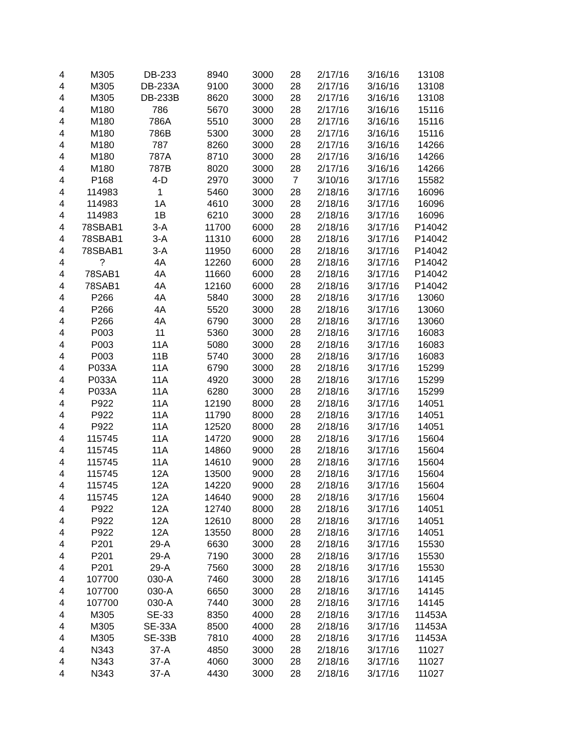| 4 | M305 | DB-233 | 8940 | 3000 | 28 | 2/17/16 | 3/16/16 | 13108 |
| 4 | M305 | DB-233A | 9100 | 3000 | 28 | 2/17/16 | 3/16/16 | 13108 |
| 4 | M305 | DB-233B | 8620 | 3000 | 28 | 2/17/16 | 3/16/16 | 13108 |
| 4 | M180 | 786 | 5670 | 3000 | 28 | 2/17/16 | 3/16/16 | 15116 |
| 4 | M180 | 786A | 5510 | 3000 | 28 | 2/17/16 | 3/16/16 | 15116 |
| 4 | M180 | 786B | 5300 | 3000 | 28 | 2/17/16 | 3/16/16 | 15116 |
| 4 | M180 | 787 | 8260 | 3000 | 28 | 2/17/16 | 3/16/16 | 14266 |
| 4 | M180 | 787A | 8710 | 3000 | 28 | 2/17/16 | 3/16/16 | 14266 |
| 4 | M180 | 787B | 8020 | 3000 | 28 | 2/17/16 | 3/16/16 | 14266 |
| 4 | P168 | 4-D | 2970 | 3000 | 7 | 3/10/16 | 3/17/16 | 15582 |
| 4 | 114983 | 1 | 5460 | 3000 | 28 | 2/18/16 | 3/17/16 | 16096 |
| 4 | 114983 | 1A | 4610 | 3000 | 28 | 2/18/16 | 3/17/16 | 16096 |
| 4 | 114983 | 1B | 6210 | 3000 | 28 | 2/18/16 | 3/17/16 | 16096 |
| 4 | 78SBAB1 | 3-A | 11700 | 6000 | 28 | 2/18/16 | 3/17/16 | P14042 |
| 4 | 78SBAB1 | 3-A | 11310 | 6000 | 28 | 2/18/16 | 3/17/16 | P14042 |
| 4 | 78SBAB1 | 3-A | 11950 | 6000 | 28 | 2/18/16 | 3/17/16 | P14042 |
| 4 | ? | 4A | 12260 | 6000 | 28 | 2/18/16 | 3/17/16 | P14042 |
| 4 | 78SAB1 | 4A | 11660 | 6000 | 28 | 2/18/16 | 3/17/16 | P14042 |
| 4 | 78SAB1 | 4A | 12160 | 6000 | 28 | 2/18/16 | 3/17/16 | P14042 |
| 4 | P266 | 4A | 5840 | 3000 | 28 | 2/18/16 | 3/17/16 | 13060 |
| 4 | P266 | 4A | 5520 | 3000 | 28 | 2/18/16 | 3/17/16 | 13060 |
| 4 | P266 | 4A | 6790 | 3000 | 28 | 2/18/16 | 3/17/16 | 13060 |
| 4 | P003 | 11 | 5360 | 3000 | 28 | 2/18/16 | 3/17/16 | 16083 |
| 4 | P003 | 11A | 5080 | 3000 | 28 | 2/18/16 | 3/17/16 | 16083 |
| 4 | P003 | 11B | 5740 | 3000 | 28 | 2/18/16 | 3/17/16 | 16083 |
| 4 | P033A | 11A | 6790 | 3000 | 28 | 2/18/16 | 3/17/16 | 15299 |
| 4 | P033A | 11A | 4920 | 3000 | 28 | 2/18/16 | 3/17/16 | 15299 |
| 4 | P033A | 11A | 6280 | 3000 | 28 | 2/18/16 | 3/17/16 | 15299 |
| 4 | P922 | 11A | 12190 | 8000 | 28 | 2/18/16 | 3/17/16 | 14051 |
| 4 | P922 | 11A | 11790 | 8000 | 28 | 2/18/16 | 3/17/16 | 14051 |
| 4 | P922 | 11A | 12520 | 8000 | 28 | 2/18/16 | 3/17/16 | 14051 |
| 4 | 115745 | 11A | 14720 | 9000 | 28 | 2/18/16 | 3/17/16 | 15604 |
| 4 | 115745 | 11A | 14860 | 9000 | 28 | 2/18/16 | 3/17/16 | 15604 |
| 4 | 115745 | 11A | 14610 | 9000 | 28 | 2/18/16 | 3/17/16 | 15604 |
| 4 | 115745 | 12A | 13500 | 9000 | 28 | 2/18/16 | 3/17/16 | 15604 |
| 4 | 115745 | 12A | 14220 | 9000 | 28 | 2/18/16 | 3/17/16 | 15604 |
| 4 | 115745 | 12A | 14640 | 9000 | 28 | 2/18/16 | 3/17/16 | 15604 |
| 4 | P922 | 12A | 12740 | 8000 | 28 | 2/18/16 | 3/17/16 | 14051 |
| 4 | P922 | 12A | 12610 | 8000 | 28 | 2/18/16 | 3/17/16 | 14051 |
| 4 | P922 | 12A | 13550 | 8000 | 28 | 2/18/16 | 3/17/16 | 14051 |
| 4 | P201 | 29-A | 6630 | 3000 | 28 | 2/18/16 | 3/17/16 | 15530 |
| 4 | P201 | 29-A | 7190 | 3000 | 28 | 2/18/16 | 3/17/16 | 15530 |
| 4 | P201 | 29-A | 7560 | 3000 | 28 | 2/18/16 | 3/17/16 | 15530 |
| 4 | 107700 | 030-A | 7460 | 3000 | 28 | 2/18/16 | 3/17/16 | 14145 |
| 4 | 107700 | 030-A | 6650 | 3000 | 28 | 2/18/16 | 3/17/16 | 14145 |
| 4 | 107700 | 030-A | 7440 | 3000 | 28 | 2/18/16 | 3/17/16 | 14145 |
| 4 | M305 | SE-33 | 8350 | 4000 | 28 | 2/18/16 | 3/17/16 | 11453A |
| 4 | M305 | SE-33A | 8500 | 4000 | 28 | 2/18/16 | 3/17/16 | 11453A |
| 4 | M305 | SE-33B | 7810 | 4000 | 28 | 2/18/16 | 3/17/16 | 11453A |
| 4 | N343 | 37-A | 4850 | 3000 | 28 | 2/18/16 | 3/17/16 | 11027 |
| 4 | N343 | 37-A | 4060 | 3000 | 28 | 2/18/16 | 3/17/16 | 11027 |
| 4 | N343 | 37-A | 4430 | 3000 | 28 | 2/18/16 | 3/17/16 | 11027 |